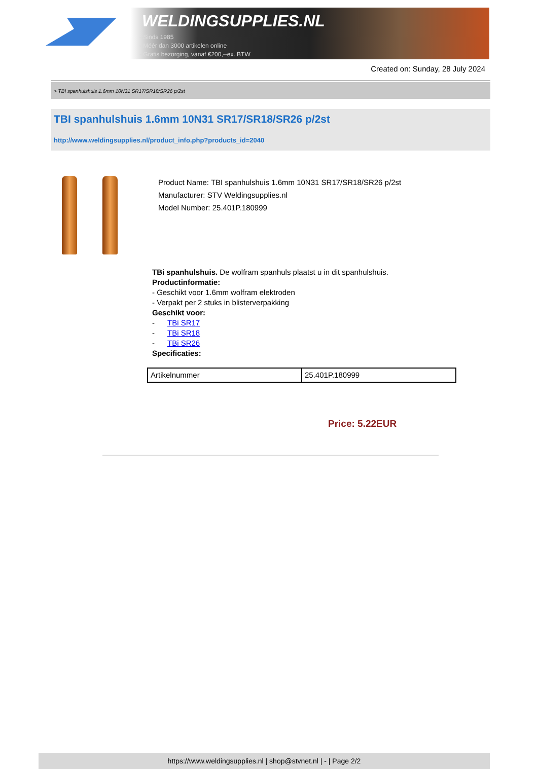WELDINGSUPPLIES.NL
- Sinds 1985
- Méér dan 3000 artikelen online
- Gratis bezorging, vanaf €200,--ex. BTW
Created on: Sunday, 28 July 2024
> TBI spanhulshuis 1.6mm 10N31 SR17/SR18/SR26 p/2st
TBI spanhulshuis 1.6mm 10N31 SR17/SR18/SR26 p/2st
http://www.weldingsupplies.nl/product_info.php?products_id=2040
Product Name: TBI spanhulshuis 1.6mm 10N31 SR17/SR18/SR26 p/2st
Manufacturer: STV Weldingsupplies.nl
Model Number: 25.401P.180999
TBi spanhulshuis. De wolfram spanhuls plaatst u in dit spanhulshuis.
Productinformatie:
- Geschikt voor 1.6mm wolfram elektroden
- Verpakt per 2 stuks in blisterverpakking
Geschikt voor:
- TBi SR17
- TBi SR18
- TBi SR26
Specificaties:
| Artikelnummer | 25.401P.180999 |
Price: 5.22EUR
https://www.weldingsupplies.nl | shop@stvnet.nl | - | Page 2/2